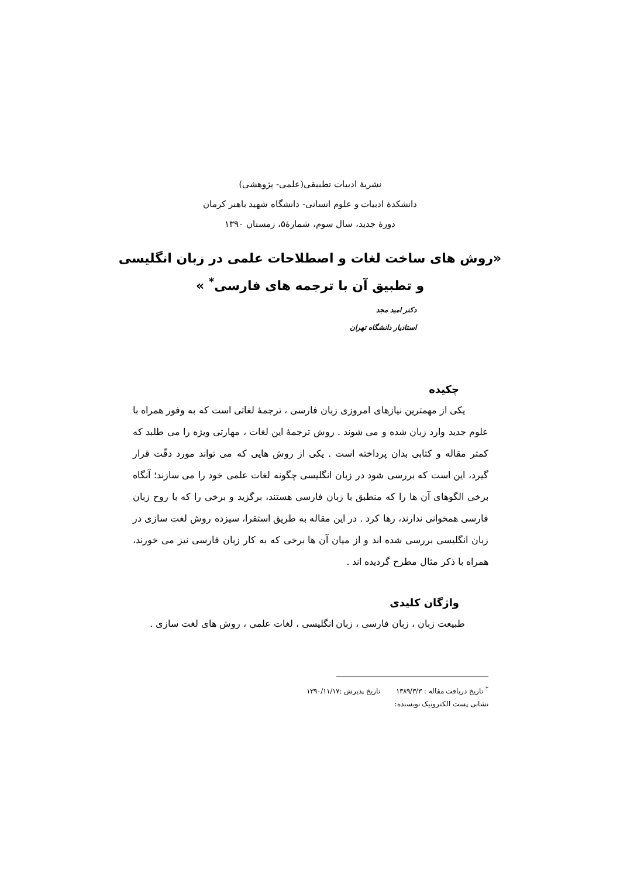نشریهٔ ادبیات تطبیقی(علمی- پژوهشی)
دانشکدهٔ ادبیات و علوم انسانی- دانشگاه شهید باهنر کرمان
دورهٔ جدید، سال سوم، شمارهٔ۵، زمستان ۱۳۹۰
«روش های ساخت لغات و اصطلاحات علمی در زبان انگلیسی
و تطبیق آن با ترجمه های فارسی<sup>*</sup> »
دکتر امید مجد
استادیار دانشگاه تهران
چکیده
یکی از مهمترین نیازهای امروزی زبان فارسی ، ترجمهٔ لغاتی است که به وفور همراه با علوم جدید وارد زبان شده و می شوند . روش ترجمهٔ این لغات ، مهارتی ویژه را می طلبد که کمتر مقاله و کتابی بدان پرداخته است . یکی از روش هایی که می تواند مورد دقّت قرار گیرد، این است که بررسی شود در زبان انگلیسی چگونه لغات علمی خود را می سازند؛ آنگاه برخی الگوهای آن ها را که منطبق با زبان فارسی هستند، برگزید و برخی را که با روح زبان فارسی همخوانی ندارند، رها کرد . در این مقاله به طریق استقرا، سیزده روش لغت سازی در زبان انگلیسی بررسی شده اند و از میان آن ها برخی که به کار زبان فارسی نیز می خورند، همراه با ذکر مثال مطرح گردیده اند .
واژگان کلیدی
طبیعت زبان ، زبان فارسی ، زبان انگلیسی ، لغات علمی ، روش های لغت سازی .
<sup>*</sup> تاریخ دریافت مقاله : ۱۳۸۹/۳/۳ تاریخ پذیرش :۱۳۹۰/۱۱/۱۷
نشانی پست الکترونیک نویسنده: